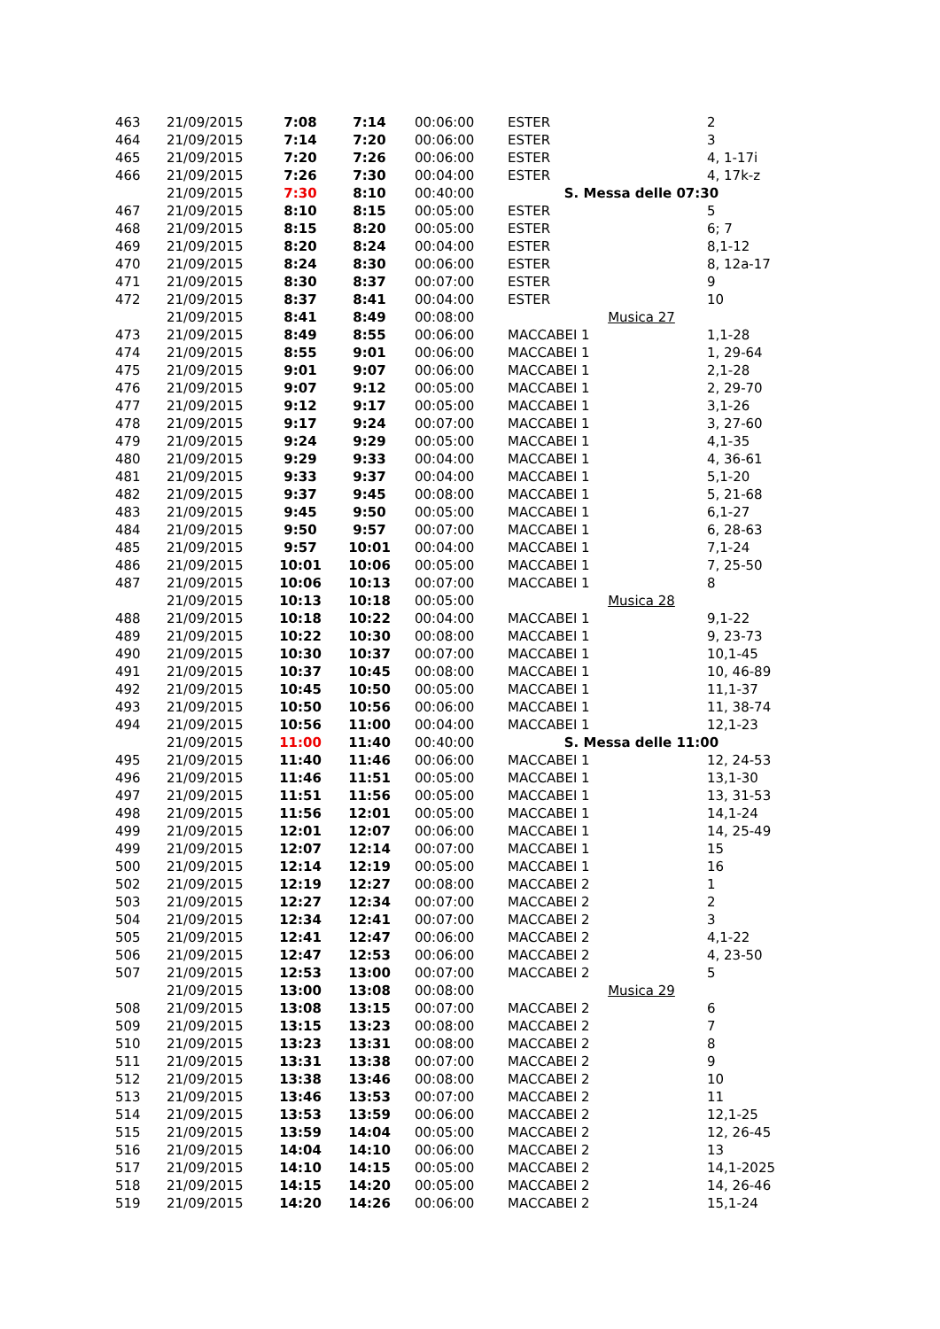| 463 | 21/09/2015 | 7:08 | 7:14 | 00:06:00 | ESTER | 2 |
| 464 | 21/09/2015 | 7:14 | 7:20 | 00:06:00 | ESTER | 3 |
| 465 | 21/09/2015 | 7:20 | 7:26 | 00:06:00 | ESTER | 4, 1-17i |
| 466 | 21/09/2015 | 7:26 | 7:30 | 00:04:00 | ESTER | 4, 17k-z |
| | 21/09/2015 | 7:30 | 8:10 | 00:40:00 | S. Messa delle 07:30 | |
| 467 | 21/09/2015 | 8:10 | 8:15 | 00:05:00 | ESTER | 5 |
| 468 | 21/09/2015 | 8:15 | 8:20 | 00:05:00 | ESTER | 6; 7 |
| 469 | 21/09/2015 | 8:20 | 8:24 | 00:04:00 | ESTER | 8,1-12 |
| 470 | 21/09/2015 | 8:24 | 8:30 | 00:06:00 | ESTER | 8, 12a-17 |
| 471 | 21/09/2015 | 8:30 | 8:37 | 00:07:00 | ESTER | 9 |
| 472 | 21/09/2015 | 8:37 | 8:41 | 00:04:00 | ESTER | 10 |
| | 21/09/2015 | 8:41 | 8:49 | 00:08:00 | Musica 27 | |
| 473 | 21/09/2015 | 8:49 | 8:55 | 00:06:00 | MACCABEI 1 | 1,1-28 |
| 474 | 21/09/2015 | 8:55 | 9:01 | 00:06:00 | MACCABEI 1 | 1, 29-64 |
| 475 | 21/09/2015 | 9:01 | 9:07 | 00:06:00 | MACCABEI 1 | 2,1-28 |
| 476 | 21/09/2015 | 9:07 | 9:12 | 00:05:00 | MACCABEI 1 | 2, 29-70 |
| 477 | 21/09/2015 | 9:12 | 9:17 | 00:05:00 | MACCABEI 1 | 3,1-26 |
| 478 | 21/09/2015 | 9:17 | 9:24 | 00:07:00 | MACCABEI 1 | 3, 27-60 |
| 479 | 21/09/2015 | 9:24 | 9:29 | 00:05:00 | MACCABEI 1 | 4,1-35 |
| 480 | 21/09/2015 | 9:29 | 9:33 | 00:04:00 | MACCABEI 1 | 4, 36-61 |
| 481 | 21/09/2015 | 9:33 | 9:37 | 00:04:00 | MACCABEI 1 | 5,1-20 |
| 482 | 21/09/2015 | 9:37 | 9:45 | 00:08:00 | MACCABEI 1 | 5, 21-68 |
| 483 | 21/09/2015 | 9:45 | 9:50 | 00:05:00 | MACCABEI 1 | 6,1-27 |
| 484 | 21/09/2015 | 9:50 | 9:57 | 00:07:00 | MACCABEI 1 | 6, 28-63 |
| 485 | 21/09/2015 | 9:57 | 10:01 | 00:04:00 | MACCABEI 1 | 7,1-24 |
| 486 | 21/09/2015 | 10:01 | 10:06 | 00:05:00 | MACCABEI 1 | 7, 25-50 |
| 487 | 21/09/2015 | 10:06 | 10:13 | 00:07:00 | MACCABEI 1 | 8 |
| | 21/09/2015 | 10:13 | 10:18 | 00:05:00 | Musica 28 | |
| 488 | 21/09/2015 | 10:18 | 10:22 | 00:04:00 | MACCABEI 1 | 9,1-22 |
| 489 | 21/09/2015 | 10:22 | 10:30 | 00:08:00 | MACCABEI 1 | 9, 23-73 |
| 490 | 21/09/2015 | 10:30 | 10:37 | 00:07:00 | MACCABEI 1 | 10,1-45 |
| 491 | 21/09/2015 | 10:37 | 10:45 | 00:08:00 | MACCABEI 1 | 10, 46-89 |
| 492 | 21/09/2015 | 10:45 | 10:50 | 00:05:00 | MACCABEI 1 | 11,1-37 |
| 493 | 21/09/2015 | 10:50 | 10:56 | 00:06:00 | MACCABEI 1 | 11, 38-74 |
| 494 | 21/09/2015 | 10:56 | 11:00 | 00:04:00 | MACCABEI 1 | 12,1-23 |
| | 21/09/2015 | 11:00 | 11:40 | 00:40:00 | S. Messa delle 11:00 | |
| 495 | 21/09/2015 | 11:40 | 11:46 | 00:06:00 | MACCABEI 1 | 12, 24-53 |
| 496 | 21/09/2015 | 11:46 | 11:51 | 00:05:00 | MACCABEI 1 | 13,1-30 |
| 497 | 21/09/2015 | 11:51 | 11:56 | 00:05:00 | MACCABEI 1 | 13, 31-53 |
| 498 | 21/09/2015 | 11:56 | 12:01 | 00:05:00 | MACCABEI 1 | 14,1-24 |
| 499 | 21/09/2015 | 12:01 | 12:07 | 00:06:00 | MACCABEI 1 | 14, 25-49 |
| 499 | 21/09/2015 | 12:07 | 12:14 | 00:07:00 | MACCABEI 1 | 15 |
| 500 | 21/09/2015 | 12:14 | 12:19 | 00:05:00 | MACCABEI 1 | 16 |
| 502 | 21/09/2015 | 12:19 | 12:27 | 00:08:00 | MACCABEI 2 | 1 |
| 503 | 21/09/2015 | 12:27 | 12:34 | 00:07:00 | MACCABEI 2 | 2 |
| 504 | 21/09/2015 | 12:34 | 12:41 | 00:07:00 | MACCABEI 2 | 3 |
| 505 | 21/09/2015 | 12:41 | 12:47 | 00:06:00 | MACCABEI 2 | 4,1-22 |
| 506 | 21/09/2015 | 12:47 | 12:53 | 00:06:00 | MACCABEI 2 | 4, 23-50 |
| 507 | 21/09/2015 | 12:53 | 13:00 | 00:07:00 | MACCABEI 2 | 5 |
| | 21/09/2015 | 13:00 | 13:08 | 00:08:00 | Musica 29 | |
| 508 | 21/09/2015 | 13:08 | 13:15 | 00:07:00 | MACCABEI 2 | 6 |
| 509 | 21/09/2015 | 13:15 | 13:23 | 00:08:00 | MACCABEI 2 | 7 |
| 510 | 21/09/2015 | 13:23 | 13:31 | 00:08:00 | MACCABEI 2 | 8 |
| 511 | 21/09/2015 | 13:31 | 13:38 | 00:07:00 | MACCABEI 2 | 9 |
| 512 | 21/09/2015 | 13:38 | 13:46 | 00:08:00 | MACCABEI 2 | 10 |
| 513 | 21/09/2015 | 13:46 | 13:53 | 00:07:00 | MACCABEI 2 | 11 |
| 514 | 21/09/2015 | 13:53 | 13:59 | 00:06:00 | MACCABEI 2 | 12,1-25 |
| 515 | 21/09/2015 | 13:59 | 14:04 | 00:05:00 | MACCABEI 2 | 12, 26-45 |
| 516 | 21/09/2015 | 14:04 | 14:10 | 00:06:00 | MACCABEI 2 | 13 |
| 517 | 21/09/2015 | 14:10 | 14:15 | 00:05:00 | MACCABEI 2 | 14,1-2025 |
| 518 | 21/09/2015 | 14:15 | 14:20 | 00:05:00 | MACCABEI 2 | 14, 26-46 |
| 519 | 21/09/2015 | 14:20 | 14:26 | 00:06:00 | MACCABEI 2 | 15,1-24 |